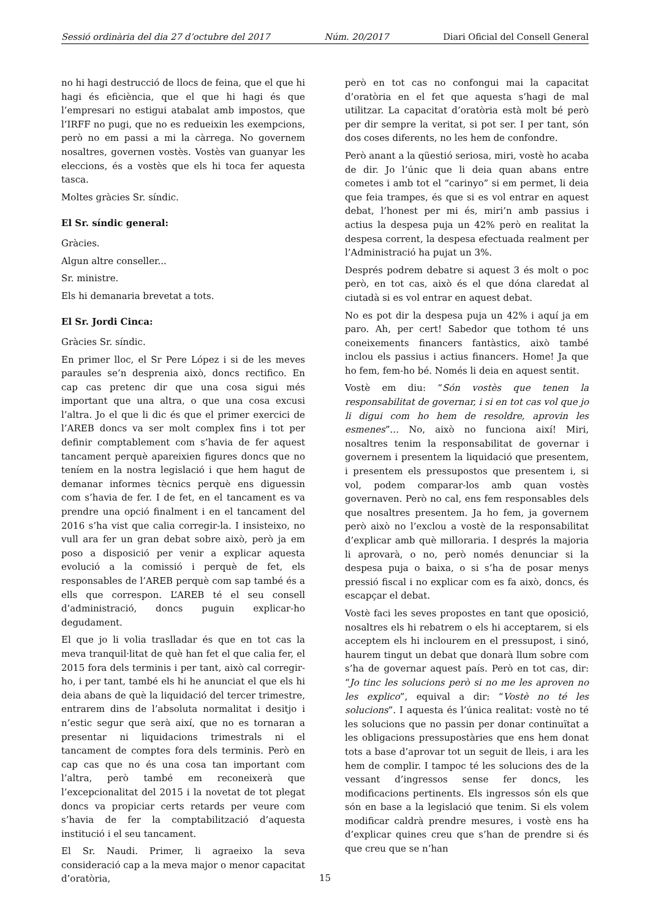Sessió ordinària del dia 27 d’octubre del 2017 Núm. 20/2017 Diari Oficial del Consell General
no hi hagi destrucció de llocs de feina, que el que hi hagi és eficiència, que el que hi hagi és que l’empresari no estigui atabalat amb impostos, que l’IRFF no pugi, que no es redueixin les exempcions, però no em passi a mi la càrrega. No governem nosaltres, governen vostès. Vostès van guanyar les eleccions, és a vostès que els hi toca fer aquesta tasca.
Moltes gràcies Sr. síndic.
El Sr. síndic general:
Gràcies.
Algun altre conseller...
Sr. ministre.
Els hi demanaria brevetat a tots.
El Sr. Jordi Cinca:
Gràcies Sr. síndic.
En primer lloc, el Sr Pere López i si de les meves paraules se’n desprenia això, doncs rectifico. En cap cas pretenc dir que una cosa sigui més important que una altra, o que una cosa excusi l’altra. Jo el que li dic és que el primer exercici de l’AREB doncs va ser molt complex fins i tot per definir comptablement com s’havia de fer aquest tancament perquè apareixien figures doncs que no teníem en la nostra legislació i que hem hagut de demanar informes tècnics perquè ens diguessin com s’havia de fer. I de fet, en el tancament es va prendre una opció finalment i en el tancament del 2016 s’ha vist que calia corregir-la. I insisteixo, no vull ara fer un gran debat sobre això, però ja em poso a disposició per venir a explicar aquesta evolució a la comissió i perquè de fet, els responsables de l’AREB perquè com sap també és a ells que correspon. L’AREB té el seu consell d’administració, doncs puguin explicar-ho degudament.
El que jo li volia traslladar és que en tot cas la meva tranquil·litat de què han fet el que calia fer, el 2015 fora dels terminis i per tant, això cal corregir-ho, i per tant, també els hi he anunciat el que els hi deia abans de què la liquidació del tercer trimestre, entrarem dins de l’absoluta normalitat i desitjo i n’estic segur que serà així, que no es tornaran a presentar ni liquidacions trimestrals ni el tancament de comptes fora dels terminis. Però en cap cas que no és una cosa tan important com l’altra, però també em reconeixerà que l’excepcionalitat del 2015 i la novetat de tot plegat doncs va propiciar certs retards per veure com s’havia de fer la comptabilització d’aquesta institució i el seu tancament.
El Sr. Naudi. Primer, li agraeixo la seva consideració cap a la meva major o menor capacitat d’oratòria,
però en tot cas no confongui mai la capacitat d’oratòria en el fet que aquesta s’hagi de mal utilitzar. La capacitat d’oratòria està molt bé però per dir sempre la veritat, si pot ser. I per tant, són dos coses diferents, no les hem de confondre.
Però anant a la qüestió seriosa, miri, vostè ho acaba de dir. Jo l’únic que li deia quan abans entre cometes i amb tot el “carinyo” si em permet, li deia que feia trampes, és que si es vol entrar en aquest debat, l’honest per mi és, miri’n amb passius i actius la despesa puja un 42% però en realitat la despesa corrent, la despesa efectuada realment per l’Administració ha pujat un 3%.
Després podrem debatre si aquest 3 és molt o poc però, en tot cas, això és el que dóna claredat al ciutadà si es vol entrar en aquest debat.
No es pot dir la despesa puja un 42% i aquí ja em paro. Ah, per cert! Sabedor que tothom té uns coneixements financers fantàstics, això també inclou els passius i actius financers. Home! Ja que ho fem, fem-ho bé. Només li deia en aquest sentit.
Vostè em diu: “Són vostès que tenen la responsabilitat de governar, i si en tot cas vol que jo li digui com ho hem de resoldre, aprovin les esmenes”... No, això no funciona així! Miri, nosaltres tenim la responsabilitat de governar i governem i presentem la liquidació que presentem, i presentem els pressupostos que presentem i, si vol, podem comparar-los amb quan vostès governaven. Però no cal, ens fem responsables dels que nosaltres presentem. Ja ho fem, ja governem però això no l’exclou a vostè de la responsabilitat d’explicar amb què milloraria. I després la majoria li aprovarà, o no, però només denunciar si la despesa puja o baixa, o si s’ha de posar menys pressió fiscal i no explicar com es fa això, doncs, és escapçar el debat.
Vostè faci les seves propostes en tant que oposició, nosaltres els hi rebatrem o els hi acceptarem, si els acceptem els hi inclourem en el pressupost, i sinó, haurem tingut un debat que donarà llum sobre com s’ha de governar aquest país. Però en tot cas, dir: “Jo tinc les solucions però si no me les aproven no les explico”, equival a dir: “Vostè no té les solucions”. I aquesta és l’única realitat: vostè no té les solucions que no passin per donar continuïtat a les obligacions pressupostàries que ens hem donat tots a base d’aprovar tot un seguit de lleis, i ara les hem de complir. I tampoc té les solucions des de la vessant d’ingressos sense fer doncs, les modificacions pertinents. Els ingressos són els que són en base a la legislació que tenim. Si els volem modificar caldrà prendre mesures, i vostè ens ha d’explicar quines creu que s’han de prendre si és que creu que se n’han
15